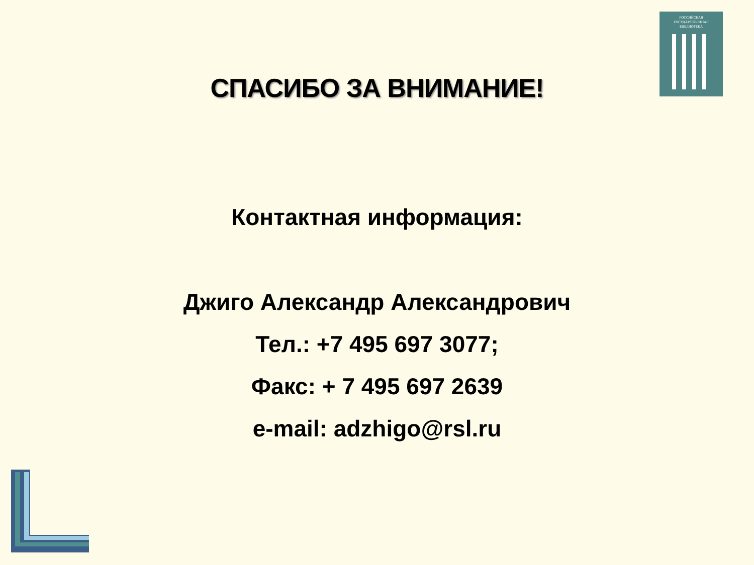РОССИЙСКАЯ
ГОСУДАРСТВЕННАЯ
БИБЛИОТЕКА
СПАСИБО ЗА ВНИМАНИЕ!
Контактная информация:
Джиго Александр Александрович
Тел.: +7 495 697 3077;
Факс: + 7 495 697 2639
e-mail: adzhigo@rsl.ru